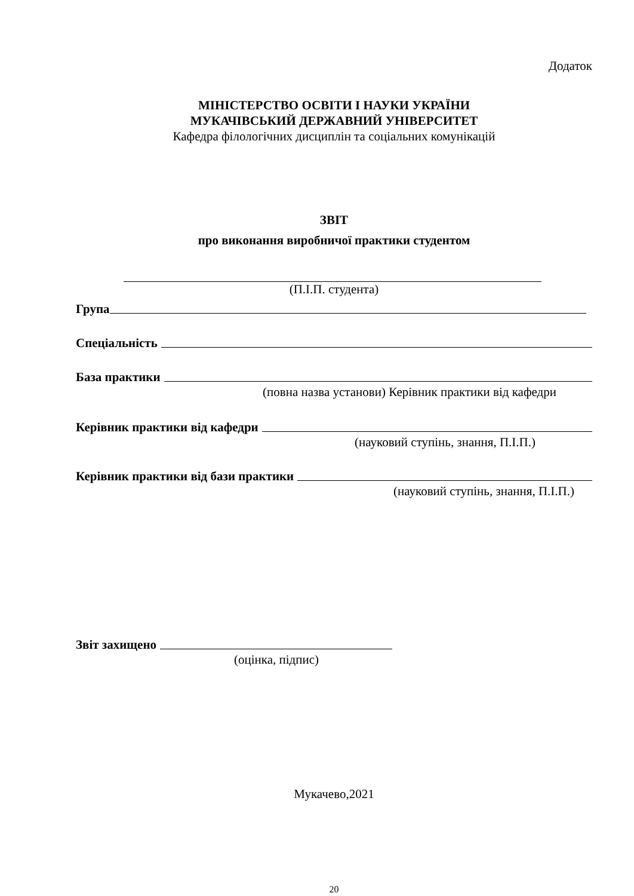Додаток
МІНІСТЕРСТВО ОСВІТИ І НАУКИ УКРАЇНИ
МУКАЧІВСЬКИЙ ДЕРЖАВНИЙ УНІВЕРСИТЕТ
Кафедра філологічних дисциплін та соціальних комунікацій
ЗВІТ
про виконання виробничої практики студентом
(П.І.П. студента)
Група
Спеціальність
База практики
(повна назва установи) Керівник практики від кафедри
Керівник практики від кафедри
(науковий ступінь, знання, П.І.П.)
Керівник практики від бази практики
(науковий ступінь, знання, П.І.П.)
Звіт захищено
(оцінка, підпис)
Мукачево,2021
20